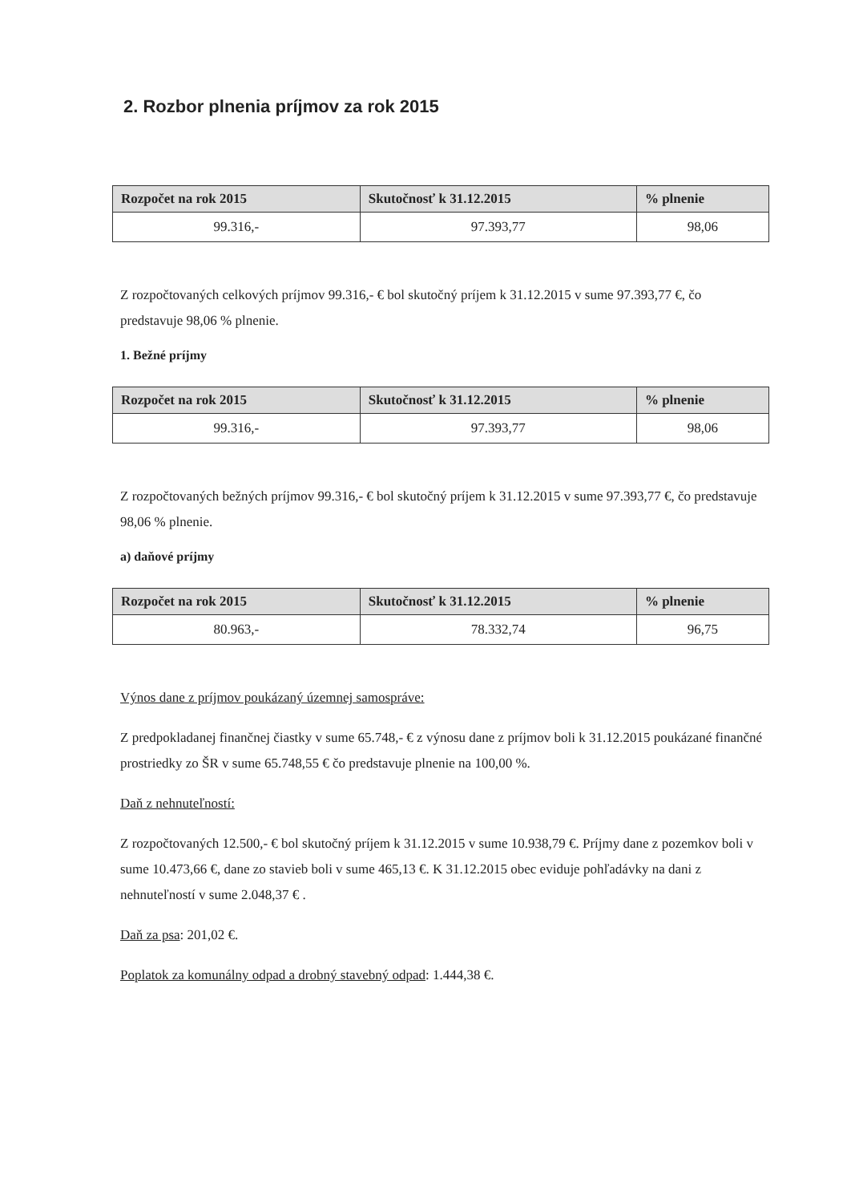2. Rozbor plnenia príjmov za rok 2015
| Rozpočet na rok 2015 | Skutočnosť k 31.12.2015 | % plnenie |
| --- | --- | --- |
| 99.316,- | 97.393,77 | 98,06 |
Z rozpočtovaných celkových príjmov 99.316,- € bol skutočný príjem k 31.12.2015 v sume 97.393,77 €, čo predstavuje 98,06 % plnenie.
1. Bežné príjmy
| Rozpočet na rok 2015 | Skutočnosť k 31.12.2015 | % plnenie |
| --- | --- | --- |
| 99.316,- | 97.393,77 | 98,06 |
Z rozpočtovaných bežných príjmov 99.316,- € bol skutočný príjem k 31.12.2015 v sume 97.393,77 €, čo predstavuje 98,06 % plnenie.
a) daňové príjmy
| Rozpočet na rok 2015 | Skutočnosť k 31.12.2015 | % plnenie |
| --- | --- | --- |
| 80.963,- | 78.332,74 | 96,75 |
Výnos dane z príjmov poukázaný územnej samospráve:
Z predpokladanej finančnej čiastky v sume 65.748,- € z výnosu dane z príjmov boli k 31.12.2015 poukázané finančné prostriedky zo ŠR v sume 65.748,55 € čo predstavuje plnenie na 100,00 %.
Daň z nehnuteľností:
Z rozpočtovaných 12.500,- € bol skutočný príjem k 31.12.2015 v sume 10.938,79 €. Príjmy dane z pozemkov boli v sume 10.473,66 €, dane zo stavieb boli v sume 465,13 €. K 31.12.2015 obec eviduje pohľadávky na dani z nehnuteľností v sume 2.048,37 € .
Daň za psa: 201,02 €.
Poplatok za komunálny odpad a drobný stavebný odpad: 1.444,38 €.